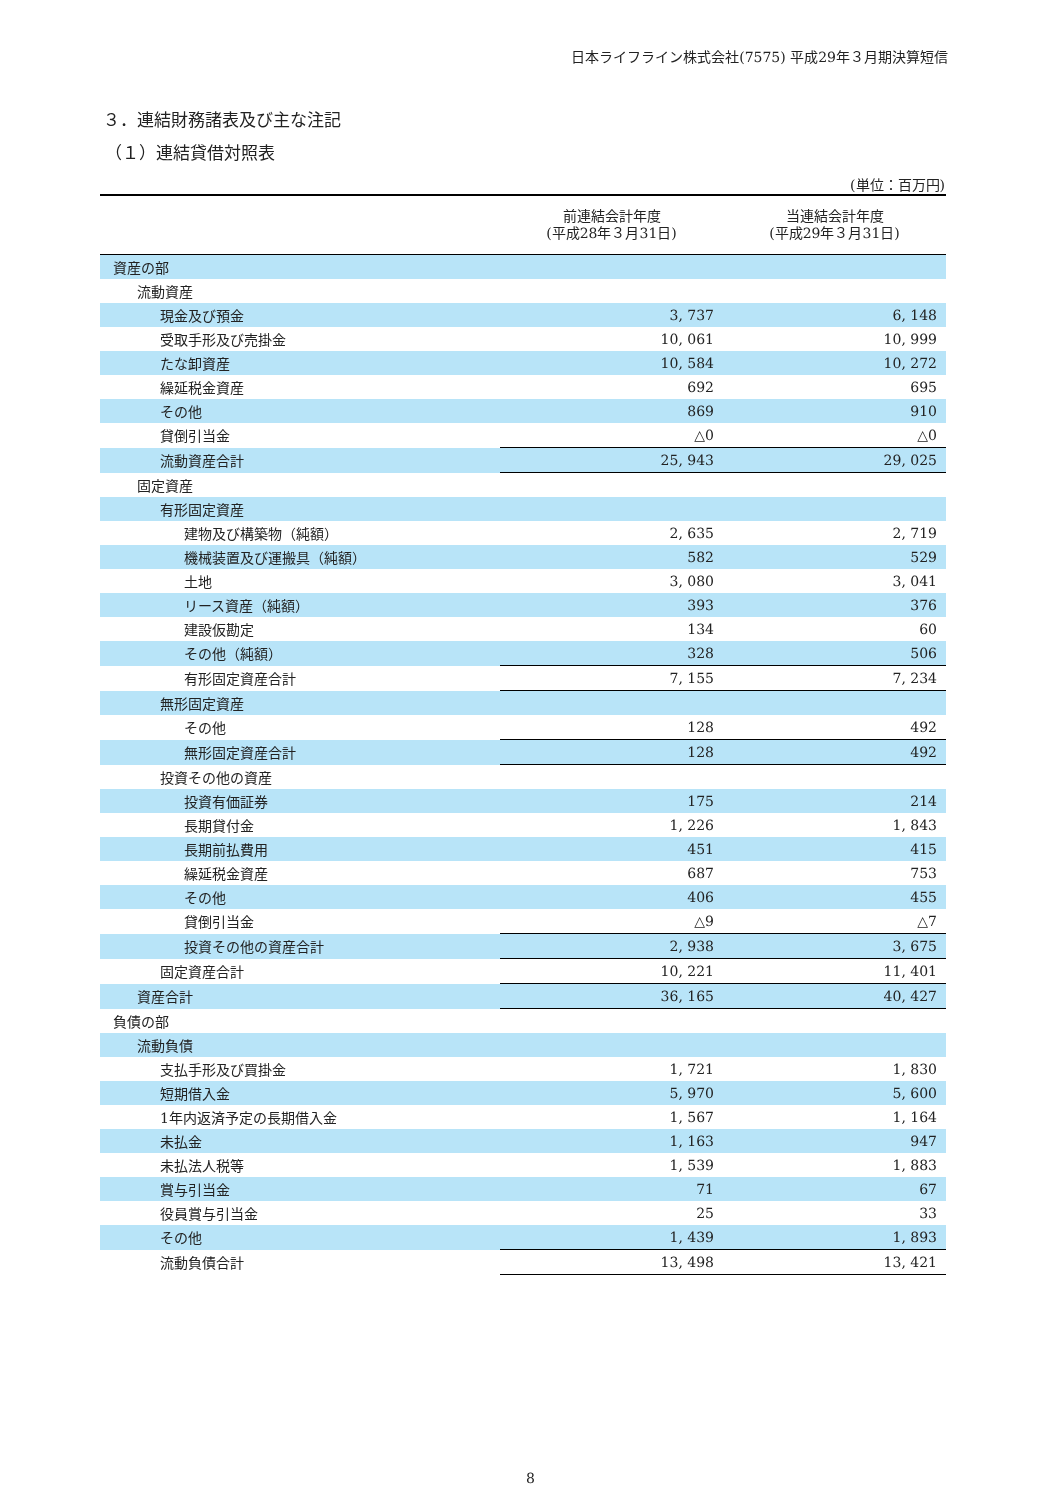日本ライフライン株式会社(7575) 平成29年３月期決算短信
３．連結財務諸表及び主な注記
（１）連結貸借対照表
(単位：百万円)
| | 前連結会計年度 (平成28年３月31日) | 当連結会計年度 (平成29年３月31日) |
| --- | --- | --- |
| 資産の部 | | |
| 流動資産 | | |
| 現金及び預金 | 3, 737 | 6, 148 |
| 受取手形及び売掛金 | 10, 061 | 10, 999 |
| たな卸資産 | 10, 584 | 10, 272 |
| 繰延税金資産 | 692 | 695 |
| その他 | 869 | 910 |
| 貸倒引当金 | △0 | △0 |
| 流動資産合計 | 25, 943 | 29, 025 |
| 固定資産 | | |
| 有形固定資産 | | |
| 建物及び構築物（純額） | 2, 635 | 2, 719 |
| 機械装置及び運搬具（純額） | 582 | 529 |
| 土地 | 3, 080 | 3, 041 |
| リース資産（純額） | 393 | 376 |
| 建設仮勘定 | 134 | 60 |
| その他（純額） | 328 | 506 |
| 有形固定資産合計 | 7, 155 | 7, 234 |
| 無形固定資産 | | |
| その他 | 128 | 492 |
| 無形固定資産合計 | 128 | 492 |
| 投資その他の資産 | | |
| 投資有価証券 | 175 | 214 |
| 長期貸付金 | 1, 226 | 1, 843 |
| 長期前払費用 | 451 | 415 |
| 繰延税金資産 | 687 | 753 |
| その他 | 406 | 455 |
| 貸倒引当金 | △9 | △7 |
| 投資その他の資産合計 | 2, 938 | 3, 675 |
| 固定資産合計 | 10, 221 | 11, 401 |
| 資産合計 | 36, 165 | 40, 427 |
| 負債の部 | | |
| 流動負債 | | |
| 支払手形及び買掛金 | 1, 721 | 1, 830 |
| 短期借入金 | 5, 970 | 5, 600 |
| 1年内返済予定の長期借入金 | 1, 567 | 1, 164 |
| 未払金 | 1, 163 | 947 |
| 未払法人税等 | 1, 539 | 1, 883 |
| 賞与引当金 | 71 | 67 |
| 役員賞与引当金 | 25 | 33 |
| その他 | 1, 439 | 1, 893 |
| 流動負債合計 | 13, 498 | 13, 421 |
8